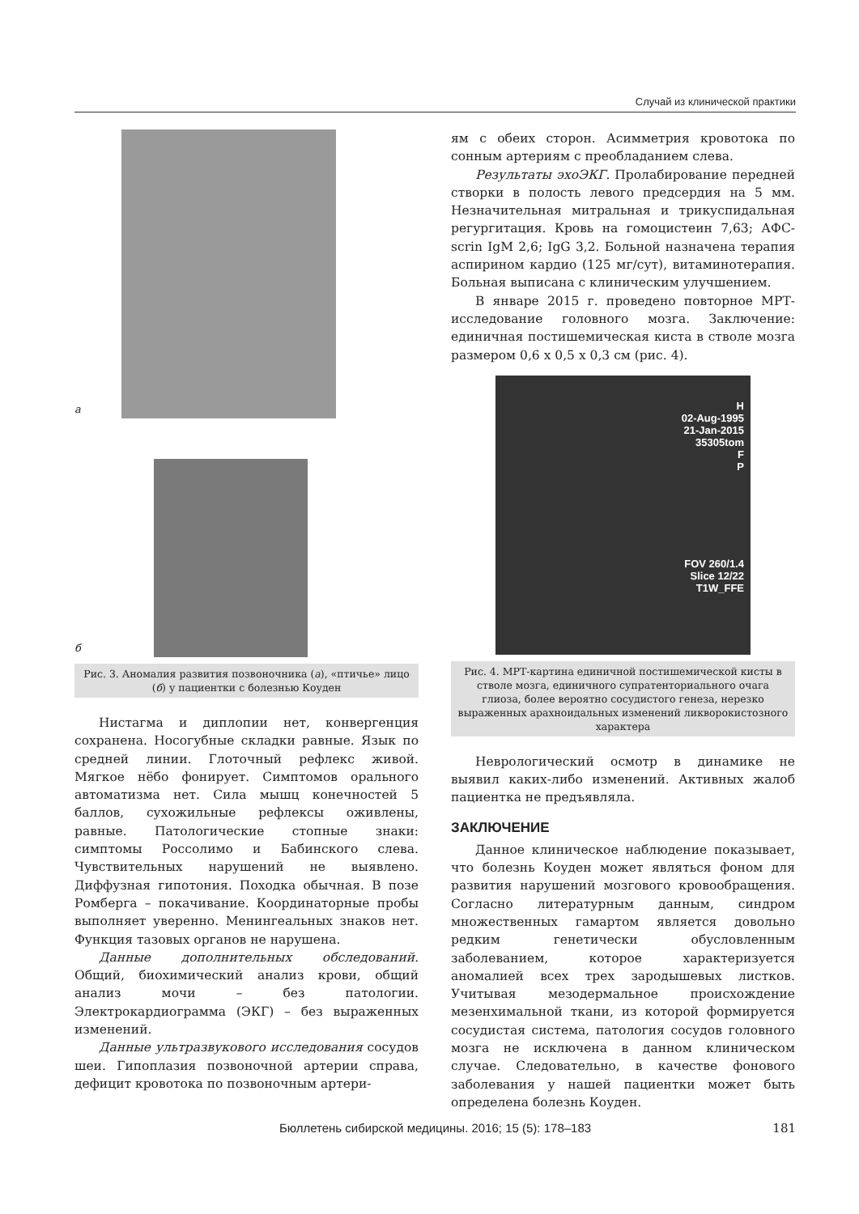Случай из клинической практики
а
б
Рис. 3. Аномалия развития позвоночника (а), «птичье» лицо (б) у пациентки с болезнью Коуден
Нистагма и диплопии нет, конвергенция сохранена. Носогубные складки равные. Язык по средней линии. Глоточный рефлекс живой. Мягкое нёбо фонирует. Симптомов орального автоматизма нет. Сила мышц конечностей 5 баллов, сухожильные рефлексы оживлены, равные. Патологические стопные знаки: симптомы Россолимо и Бабинского слева. Чувствительных нарушений не выявлено. Диффузная гипотония. Походка обычная. В позе Ромберга – покачивание. Координаторные пробы выполняет уверенно. Менингеальных знаков нет. Функция тазовых органов не нарушена.
Данные дополнительных обследований. Общий, биохимический анализ крови, общий анализ мочи – без патологии. Электрокардиограмма (ЭКГ) – без выраженных изменений.
Данные ультразвукового исследования сосудов шеи. Гипоплазия позвоночной артерии справа, дефицит кровотока по позвоночным артери-
ям с обеих сторон. Асимметрия кровотока по сонным артериям с преобладанием слева.
Результаты эхоЭКГ. Пролабирование передней створки в полость левого предсердия на 5 мм. Незначительная митральная и трикуспидальная регургитация. Кровь на гомоцистеин 7,63; АФС-scrin IgM 2,6; IgG 3,2. Больной назначена терапия аспирином кардио (125 мг/сут), витаминотерапия. Больная выписана с клиническим улучшением.
В январе 2015 г. проведено повторное МРТ-исследование головного мозга. Заключение: единичная постишемическая киста в стволе мозга размером 0,6 x 0,5 x 0,3 см (рис. 4).
H
02-Aug-1995
21-Jan-2015
35305tom
F
P
FOV 260/1.4
Slice 12/22
T1W_FFE
Рис. 4. МРТ-картина единичной постишемической кисты в стволе мозга, единичного супратенториального очага глиоза, более вероятно сосудистого генеза, нерезко выраженных арахноидальных изменений ликворокистозного характера
Неврологический осмотр в динамике не выявил каких-либо изменений. Активных жалоб пациентка не предъявляла.
ЗАКЛЮЧЕНИЕ
Данное клиническое наблюдение показывает, что болезнь Коуден может являться фоном для развития нарушений мозгового кровообращения. Согласно литературным данным, синдром множественных гамартом является довольно редким генетически обусловленным заболеванием, которое характеризуется аномалией всех трех зародышевых листков. Учитывая мезодермальное происхождение мезенхимальной ткани, из которой формируется сосудистая система, патология сосудов головного мозга не исключена в данном клиническом случае. Следовательно, в качестве фонового заболевания у нашей пациентки может быть определена болезнь Коуден.
Бюллетень сибирской медицины. 2016; 15 (5): 178–183 181